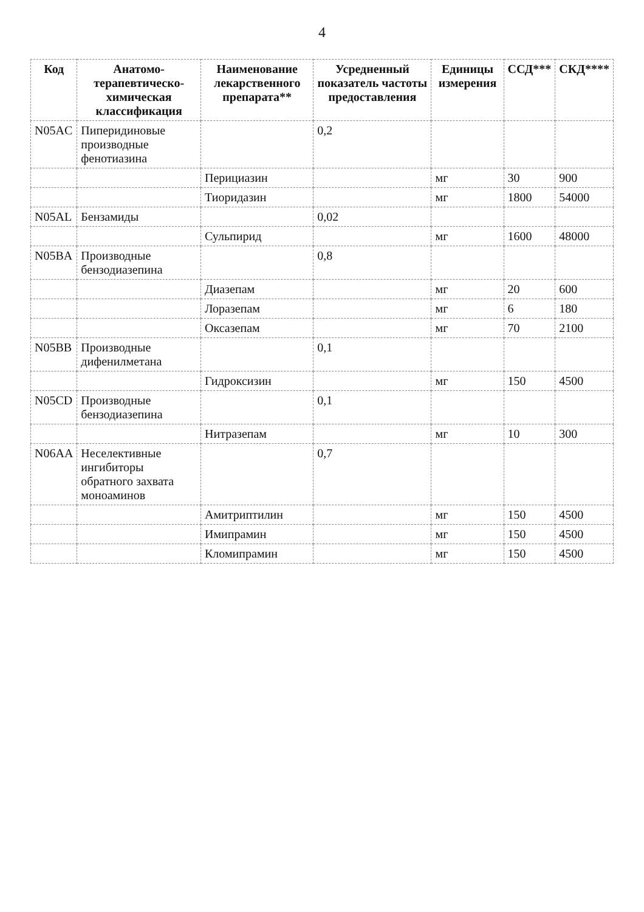4
| Код | Анатомо-терапевтическо-химическая классификация | Наименование лекарственного препарата** | Усредненный показатель частоты предоставления | Единицы измерения | ССД*** | СКД**** |
| --- | --- | --- | --- | --- | --- | --- |
| N05AC | Пиперидиновые производные фенотиазина | | 0,2 | | | |
| | | Перициазин | | мг | 30 | 900 |
| | | Тиоридазин | | мг | 1800 | 54000 |
| N05AL | Бензамиды | | 0,02 | | | |
| | | Сульпирид | | мг | 1600 | 48000 |
| N05BA | Производные бензодиазепина | | 0,8 | | | |
| | | Диазепам | | мг | 20 | 600 |
| | | Лоразепам | | мг | 6 | 180 |
| | | Оксазепам | | мг | 70 | 2100 |
| N05BB | Производные дифенилметана | | 0,1 | | | |
| | | Гидроксизин | | мг | 150 | 4500 |
| N05CD | Производные бензодиазепина | | 0,1 | | | |
| | | Нитразепам | | мг | 10 | 300 |
| N06AA | Неселективные ингибиторы обратного захвата моноаминов | | 0,7 | | | |
| | | Амитриптилин | | мг | 150 | 4500 |
| | | Имипрамин | | мг | 150 | 4500 |
| | | Кломипрамин | | мг | 150 | 4500 |